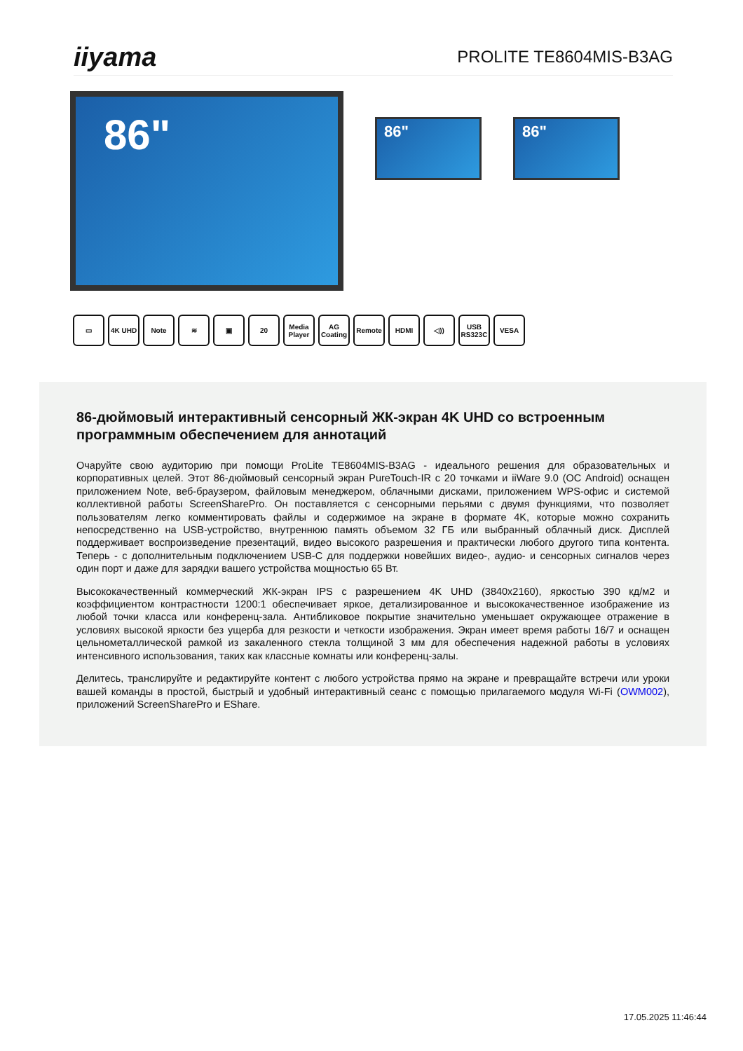iiyama
PROLITE TE8604MIS-B3AG
86"
86" 86"
▭ 4K UHD Note ≋ ▣ 20 Media Player
AG Coating
Remote HDMI ◁)) USB RS323C
VESA
86-дюймовый интерактивный сенсорный ЖК-экран 4K UHD со встроенным программным обеспечением для аннотаций
Очаруйте свою аудиторию при помощи ProLite TE8604MIS-B3AG - идеального решения для образовательных и корпоративных целей. Этот 86-дюймовый сенсорный экран PureTouch-IR с 20 точками и iiWare 9.0 (ОС Android) оснащен приложением Note, веб-браузером, файловым менеджером, облачными дисками, приложением WPS-офис и системой коллективной работы ScreenSharePro. Он поставляется с сенсорными перьями с двумя функциями, что позволяет пользователям легко комментировать файлы и содержимое на экране в формате 4K, которые можно сохранить непосредственно на USB-устройство, внутреннюю память объемом 32 ГБ или выбранный облачный диск. Дисплей поддерживает воспроизведение презентаций, видео высокого разрешения и практически любого другого типа контента. Теперь - с дополнительным подключением USB-C для поддержки новейших видео-, аудио- и сенсорных сигналов через один порт и даже для зарядки вашего устройства мощностью 65 Вт.
Высококачественный коммерческий ЖК-экран IPS с разрешением 4K UHD (3840x2160), яркостью 390 кд/м2 и коэффициентом контрастности 1200:1 обеспечивает яркое, детализированное и высококачественное изображение из любой точки класса или конференц-зала. Антибликовое покрытие значительно уменьшает окружающее отражение в условиях высокой яркости без ущерба для резкости и четкости изображения. Экран имеет время работы 16/7 и оснащен цельнометаллической рамкой из закаленного стекла толщиной 3 мм для обеспечения надежной работы в условиях интенсивного использования, таких как классные комнаты или конференц-залы.
Делитесь, транслируйте и редактируйте контент с любого устройства прямо на экране и превращайте встречи или уроки вашей команды в простой, быстрый и удобный интерактивный сеанс с помощью прилагаемого модуля Wi-Fi (OWM002), приложений ScreenSharePro и EShare.
17.05.2025 11:46:44